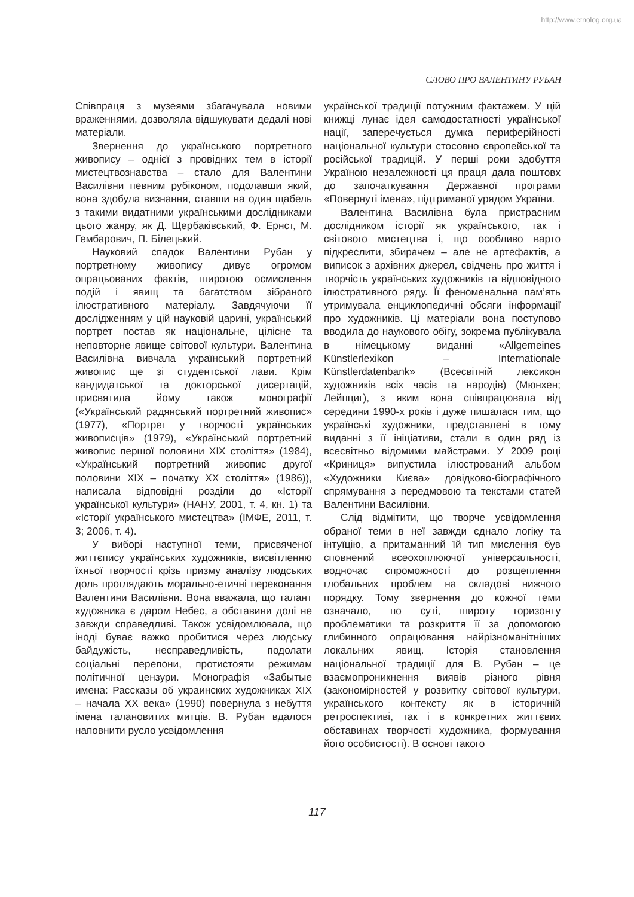http://www.etnolog.org.ua
СЛОВО ПРО ВАЛЕНТИНУ РУБАН
Співпраця з музеями збагачувала новими враженнями, дозволяла відшукувати дедалі нові матеріали.
Звернення до українського портретного живопису – однієї з провідних тем в історії мистецтвознавства – стало для Валентини Василівни певним рубіконом, подолавши який, вона здобула визнання, ставши на один щабель з такими видатними українськими дослідниками цього жанру, як Д. Щербаківський, Ф. Ернст, М. Гембарович, П. Білецький.
Науковий спадок Валентини Рубан у портретному живопису дивує огромом опрацьованих фактів, широтою осмислення подій і явищ та багатством зібраного ілюстративного матеріалу. Завдячуючи її дослідженням у цій науковій царині, український портрет постав як національне, цілісне та неповторне явище світової культури. Валентина Василівна вивчала український портретний живопис ще зі студентської лави. Крім кандидатської та докторської дисертацій, присвятила йому також монографії («Український радянський портретний живопис» (1977), «Портрет у творчості українських живописців» (1979), «Український портретний живопис першої половини XIX століття» (1984), «Український портретний живопис другої половини XIX – початку XX століття» (1986)), написала відповідні розділи до «Історії української культури» (НАНУ, 2001, т. 4, кн. 1) та «Історії українського мистецтва» (ІМФЕ, 2011, т. 3; 2006, т. 4).
У виборі наступної теми, присвяченої життєпису українських художників, висвітленню їхньої творчості крізь призму аналізу людських доль проглядають морально-етичні переконання Валентини Василівни. Вона вважала, що талант художника є даром Небес, а обставини долі не завжди справедливі. Також усвідомлювала, що іноді буває важко пробитися через людську байдужість, несправедливість, подолати соціальні перепони, протистояти режимам політичної цензури. Монографія «Забытые имена: Рассказы об украинских художниках XIX – начала XX века» (1990) повернула з небуття імена талановитих митців. В. Рубан вдалося наповнити русло усвідомлення
української традиції потужним фактажем. У цій книжці лунає ідея самодостатності української нації, заперечується думка периферійності національної культури стосовно європейської та російської традицій. У перші роки здобуття Україною незалежності ця праця дала поштовх до започаткування Державної програми «Повернуті імена», підтриманої урядом України.
Валентина Василівна була пристрасним дослідником історії як українського, так і світового мистецтва і, що особливо варто підкреслити, збирачем – але не артефактів, а виписок з архівних джерел, свідчень про життя і творчість українських художників та відповідного ілюстративного ряду. Її феноменальна пам’ять утримувала енциклопедичні обсяги інформації про художників. Ці матеріали вона поступово вводила до наукового обігу, зокрема публікувала в німецькому виданні «Allgemeines Künstlerlexikon – Internationale Künstlerdatenbank» (Всесвітній лексикон художників всіх часів та народів) (Мюнхен; Лейпциг), з яким вона співпрацювала від середини 1990-х років і дуже пишалася тим, що українські художники, представлені в тому виданні з її ініціативи, стали в один ряд із всесвітньо відомими майстрами. У 2009 році «Криниця» випустила ілюстрований альбом «Художники Києва» довідково-біографічного спрямування з передмовою та текстами статей Валентини Василівни.
Слід відмітити, що творче усвідомлення обраної теми в неї завжди єднало логіку та інтуїцію, а притаманний їй тип мислення був сповнений всеохоплюючої універсальності, водночас спроможності до розщеплення глобальних проблем на складові нижчого порядку. Тому звернення до кожної теми означало, по суті, широту горизонту проблематики та розкриття її за допомогою глибинного опрацювання найрізноманітніших локальних явищ. Історія становлення національної традиції для В. Рубан – це взаємопроникнення виявів різного рівня (закономірностей у розвитку світової культури, українського контексту як в історичній ретроспективі, так і в конкретних життєвих обставинах творчості художника, формування його особистості). В основі такого
117